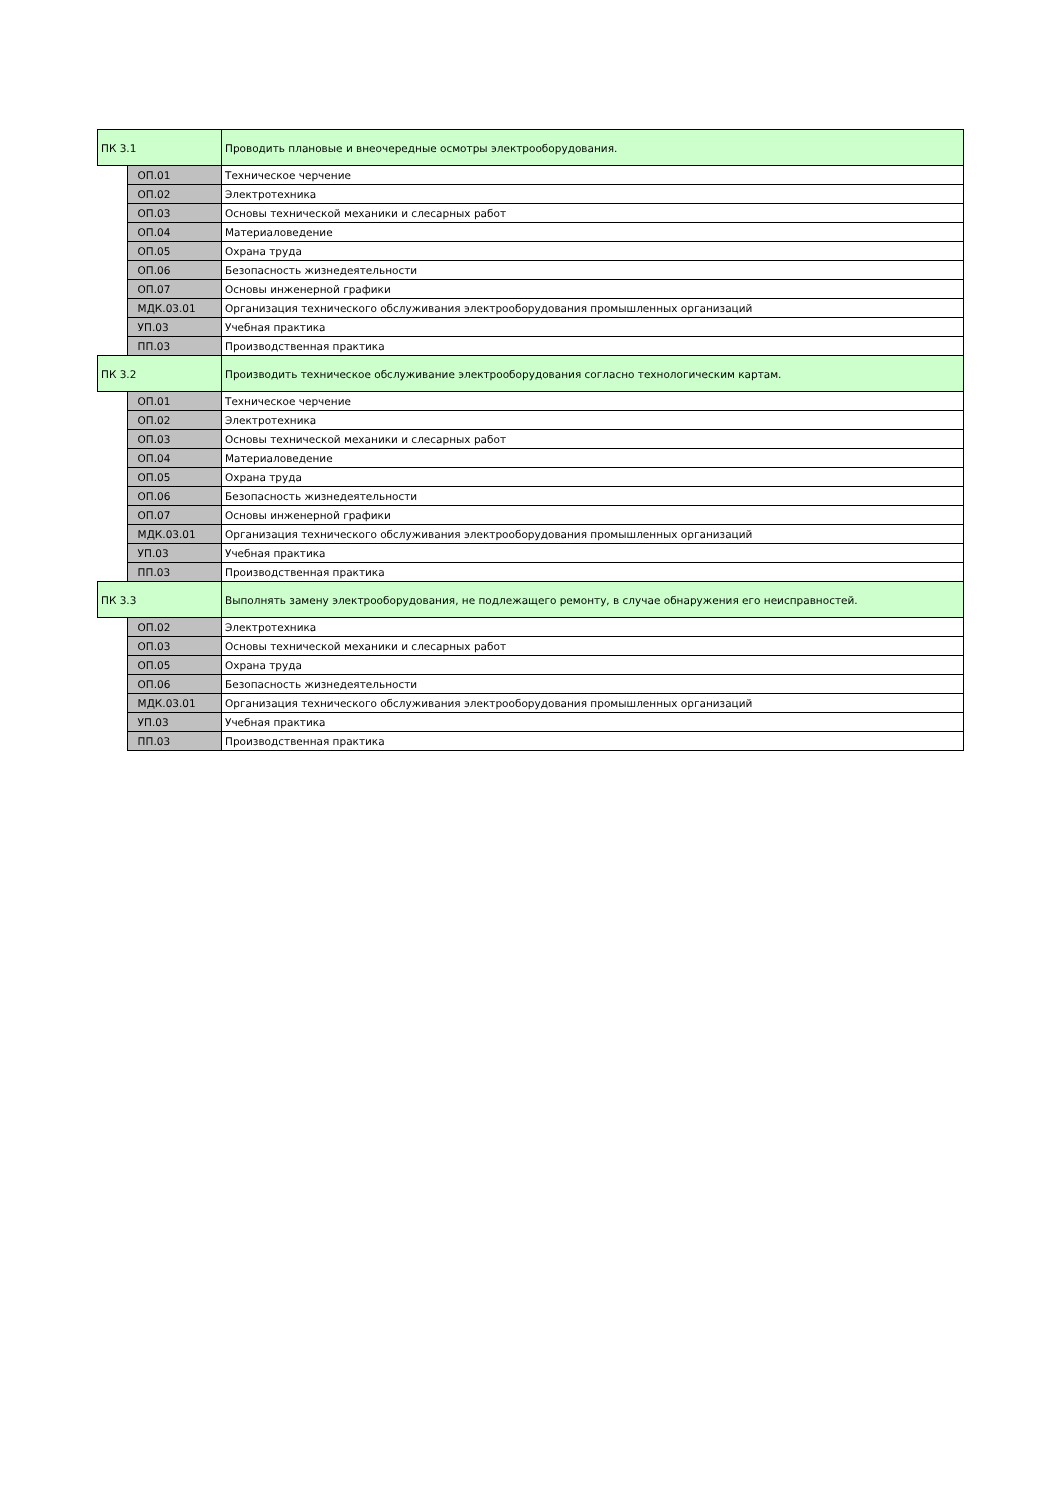| ПК 3.1 | | Проводить плановые и внеочередные осмотры электрооборудования. |
| | ОП.01 | Техническое черчение |
| | ОП.02 | Электротехника |
| | ОП.03 | Основы технической механики и слесарных работ |
| | ОП.04 | Материаловедение |
| | ОП.05 | Охрана труда |
| | ОП.06 | Безопасность жизнедеятельности |
| | ОП.07 | Основы инженерной графики |
| | МДК.03.01 | Организация технического обслуживания электрооборудования промышленных организаций |
| | УП.03 | Учебная практика |
| | ПП.03 | Производственная практика |
| ПК 3.2 | | Производить техническое обслуживание электрооборудования согласно технологическим картам. |
| | ОП.01 | Техническое черчение |
| | ОП.02 | Электротехника |
| | ОП.03 | Основы технической механики и слесарных работ |
| | ОП.04 | Материаловедение |
| | ОП.05 | Охрана труда |
| | ОП.06 | Безопасность жизнедеятельности |
| | ОП.07 | Основы инженерной графики |
| | МДК.03.01 | Организация технического обслуживания электрооборудования промышленных организаций |
| | УП.03 | Учебная практика |
| | ПП.03 | Производственная практика |
| ПК 3.3 | | Выполнять замену электрооборудования, не подлежащего ремонту, в случае обнаружения его неисправностей. |
| | ОП.02 | Электротехника |
| | ОП.03 | Основы технической механики и слесарных работ |
| | ОП.05 | Охрана труда |
| | ОП.06 | Безопасность жизнедеятельности |
| | МДК.03.01 | Организация технического обслуживания электрооборудования промышленных организаций |
| | УП.03 | Учебная практика |
| | ПП.03 | Производственная практика |